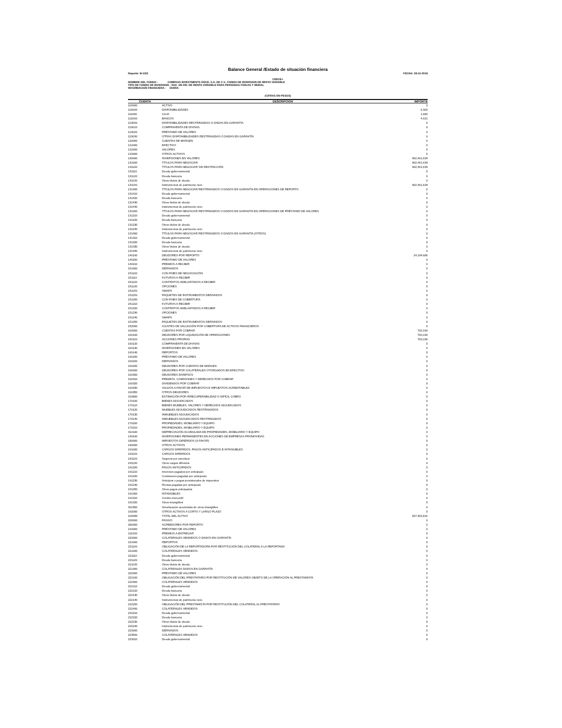Balance General /Estado de situación financiera
Reporte: B-1321 FECHA: 28-12-2018
CRECE+
NOMBRE DEL FONDO : COMPASS INVESTMENTS DOCE, S.A. DE C.V. ,FONDO DE INVERSION DE RENTA VARIABLE
TIPO DE FONDO DE INVERSION : SOC. DE INV. DE RENTA VARIABLE PARA PERSONAS FISICAS Y MORAL
INFORMACION FINANCIERA : DIARIA
(CIFRAS EN PESOS)
| CUENTA | DESCRIPCION | IMPORTE |
| --- | --- | --- |
| 100000 | ACTIVO | 0 |
| 110000 | DISPONIBILIDADES | 6,300 |
| 111000 | CAJA | 1,680 |
| 112000 | BANCOS | 4,621 |
| 113000 | DISPONIBILIDADES RESTRINGIDAS O DADAS EN GARANTÍA | 0 |
| 113010 | COMPRAVENTA DE DIVISAS | 0 |
| 113020 | PRÉSTAMO DE VALORES | 0 |
| 113030 | OTRAS DISPONIBILIDADES RESTRINGIDAS O DADAS EN GARANTÍA | 0 |
| 120000 | CUENTAS DE MARGEN | 0 |
| 121000 | EFECTIVO | 0 |
| 122000 | VALORES | 0 |
| 123000 | OTROS ACTIVOS | 0 |
| 130000 | INVERSIONES EN VALORES | 902,461,639 |
| 131000 | TÍTULOS PARA NEGOCIAR | 902,461,639 |
| 131100 | TÍTULOS PARA NEGOCIAR SIN RESTRICCIÓN | 902,461,639 |
| 131110 | Deuda gubernamental | 0 |
| 131120 | Deuda bancaria | 0 |
| 131130 | Otros títulos de deuda | 0 |
| 131140 | Instrumentos de patrimonio neto | 902,461,639 |
| 131400 | TÍTULOS PARA NEGOCIAR RESTRINGIDOS O DADOS EN GARANTÍA EN OPERACIONES DE REPORTO | 0 |
| 131410 | Deuda gubernamental | 0 |
| 131420 | Deuda bancaria | 0 |
| 131430 | Otros títulos de deuda | 0 |
| 131440 | Instrumentos de patrimonio neto | 0 |
| 131200 | TÍTULOS PARA NEGOCIAR RESTRINGIDOS O DADOS EN GARANTÍA EN OPERACIONES DE PRÉSTAMO DE VALORES | 0 |
| 131210 | Deuda gubernamental | 0 |
| 131220 | Deuda bancaria | 0 |
| 131230 | Otros títulos de deuda | 0 |
| 131240 | Instrumentos de patrimonio neto | 0 |
| 131300 | TÍTULOS PARA NEGOCIAR RESTRINGIDOS O DADOS EN GARANTÍA (OTROS) | 0 |
| 131310 | Deuda gubernamental | 0 |
| 131320 | Deuda bancaria | 0 |
| 131330 | Otros títulos de deuda | 0 |
| 131340 | Instrumentos de patrimonio neto | 0 |
| 140100 | DEUDORES POR REPORTO | 24,194,686 |
| 140200 | PRÉSTAMO DE VALORES | 0 |
| 140210 | PREMIOS A RECIBIR | 0 |
| 151000 | DERIVADOS | 0 |
| 151100 | CON FINES DE NEGOCIACIÓN | 0 |
| 151110 | FUTUROS A RECIBIR | 0 |
| 151120 | CONTRATOS ADELANTADOS A RECIBIR | 0 |
| 151130 | OPCIONES | 0 |
| 151140 | SWAPS | 0 |
| 151150 | PAQUETES DE INSTRUMENTOS DERIVADOS | 0 |
| 151200 | CON FINES DE COBERTURA | 0 |
| 151210 | FUTUROS A RECIBIR | 0 |
| 151220 | CONTRATOS ADELANTADOS A RECIBIR | 0 |
| 151230 | OPCIONES | 0 |
| 151240 | SWAPS | 0 |
| 151250 | PAQUETES DE INSTRUMENTOS DERIVADOS | 0 |
| 152000 | AJUSTES DE VALUACIÓN POR COBERTURA DE ACTIVOS FINANCIEROS | 0 |
| 160000 | CUENTAS POR COBRAR | 700,190 |
| 160100 | DEUDORES POR LIQUIDACIÓN DE OPERACIONES | 700,190 |
| 160110 | ACCIONES PROPIAS | 700,190 |
| 160120 | COMPRAVENTA DE DIVISAS | 0 |
| 160130 | INVERSIONES EN VALORES | 0 |
| 160140 | REPORTOS | 0 |
| 160150 | PRÉSTAMO DE VALORES | 0 |
| 160160 | DERIVADOS | 0 |
| 160200 | DEUDORES POR CUENTAS DE MARGEN | 0 |
| 166000 | DEUDORES POR COLATERALES OTORGADOS EN EFECTIVO | 0 |
| 160300 | DEUDORES DIVERSOS | 0 |
| 160310 | PREMIOS, COMISIONES Y DERECHOS POR COBRAR | 0 |
| 160320 | DIVIDENDOS POR COBRAR | 0 |
| 160330 | SALDOS A FAVOR DE IMPUESTOS E IMPUESTOS ACREDITABLES | 0 |
| 160350 | OTROS DEUDORES | 0 |
| 310800 | ESTIMACIÓN POR IRRECUPERABILIDAD O DIFÍCIL COBRO | 0 |
| 170100 | BIENES ADJUDICADOS | 0 |
| 170110 | BIENES MUEBLES, VALORES Y DERECHOS ADJUDICADOS | 0 |
| 170120 | MUEBLES ADJUDICADOS RESTRINGIDOS | 0 |
| 170130 | INMUEBLES ADJUDICADOS | 0 |
| 170140 | INMUEBLES ADJUDICADOS RESTRINGIDOS | 0 |
| 170200 | PROPIEDADES, MOBILIARIO Y EQUIPO | 0 |
| 170210 | PROPIEDADES, MOBILIARIO Y EQUIPO | 0 |
| 310100 | DEPRECIACIÓN ACUMULADA DE PROPIEDADES, MOBILIARIO Y EQUIPO | 0 |
| 139100 | INVERSIONES PERMANENTES EN ACCIONES DE EMPRESAS PROMOVIDAS | 0 |
| 180000 | IMPUESTOS DIFERIDOS (A FAVOR) | 0 |
| 190000 | OTROS ACTIVOS | 0 |
| 191000 | CARGOS DIFERIDOS, PAGOS ANTICIPADOS E INTANGIBLES | 0 |
| 191100 | CARGOS DIFERIDOS | 0 |
| 191120 | Seguros por amortizar | 0 |
| 191130 | Otros cargos diferidos | 0 |
| 191200 | PAGOS ANTICIPADOS | 0 |
| 191210 | Intereses pagados por anticipado | 0 |
| 191220 | Comisiones pagadas por anticipado | 0 |
| 191230 | Anticipos o pagos provisionales de impuestos | 0 |
| 191240 | Rentas pagadas por anticipado | 0 |
| 191250 | Otros pagos anticipados | 0 |
| 191300 | INTANGIBLES | 0 |
| 191310 | Crédito mercantil | 0 |
| 191320 | Otros intangibles | 0 |
| 310300 | Amortización acumulada de otros intangibles | 0 |
| 192000 | OTROS ACTIVOS A CORTO Y LARGO PLAZO | 0 |
| 100099 | TOTAL DEL ACTIVO | 927,362,816 |
| 200000 | PASIVO | 0 |
| 280000 | ACREEDORES POR REPORTO | 0 |
| 210000 | PRÉSTAMO DE VALORES | 0 |
| 211000 | PREMIOS A ENTREGAR | 0 |
| 220000 | COLATERALES VENDIDOS O DADOS EN GARANTÍA | 0 |
| 221000 | REPORTOS | 0 |
| 221100 | OBLIGACIÓN DE LA REPORTADORA POR RESTITUCIÓN DEL COLATERAL A LA REPORTADA | 0 |
| 221200 | COLATERALES VENDIDOS | 0 |
| 221110 | Deuda gubernamental | 0 |
| 221120 | Deuda bancaria | 0 |
| 221130 | Otros títulos de deuda | 0 |
| 221300 | COLATERALES DADOS EN GARANTÍA | 0 |
| 222000 | PRÉSTAMO DE VALORES | 0 |
| 222100 | OBLIGACIÓN DEL PRESTATARIO POR RESTITUCIÓN DE VALORES OBJETO DE LA OPERACIÓN AL PRESTAMISTA | 0 |
| 222300 | COLATERALES VENDIDOS | 0 |
| 222110 | Deuda gubernamental | 0 |
| 222120 | Deuda bancaria | 0 |
| 222130 | Otros títulos de deuda | 0 |
| 222140 | Instrumentos de patrimonio neto | 0 |
| 222200 | OBLIGACIÓN DEL PRESTAMISTA POR RESTITUCIÓN DEL COLATERAL AL PRESTATARIO | 0 |
| 222400 | COLATERALES VENDIDOS | 0 |
| 222210 | Deuda gubernamental | 0 |
| 222220 | Deuda bancaria | 0 |
| 222230 | Otros títulos de deuda | 0 |
| 222240 | Instrumentos de patrimonio neto | 0 |
| 223000 | DERIVADOS | 0 |
| 223500 | COLATERALES VENDIDOS | 0 |
| 223010 | Deuda gubernamental | 0 |